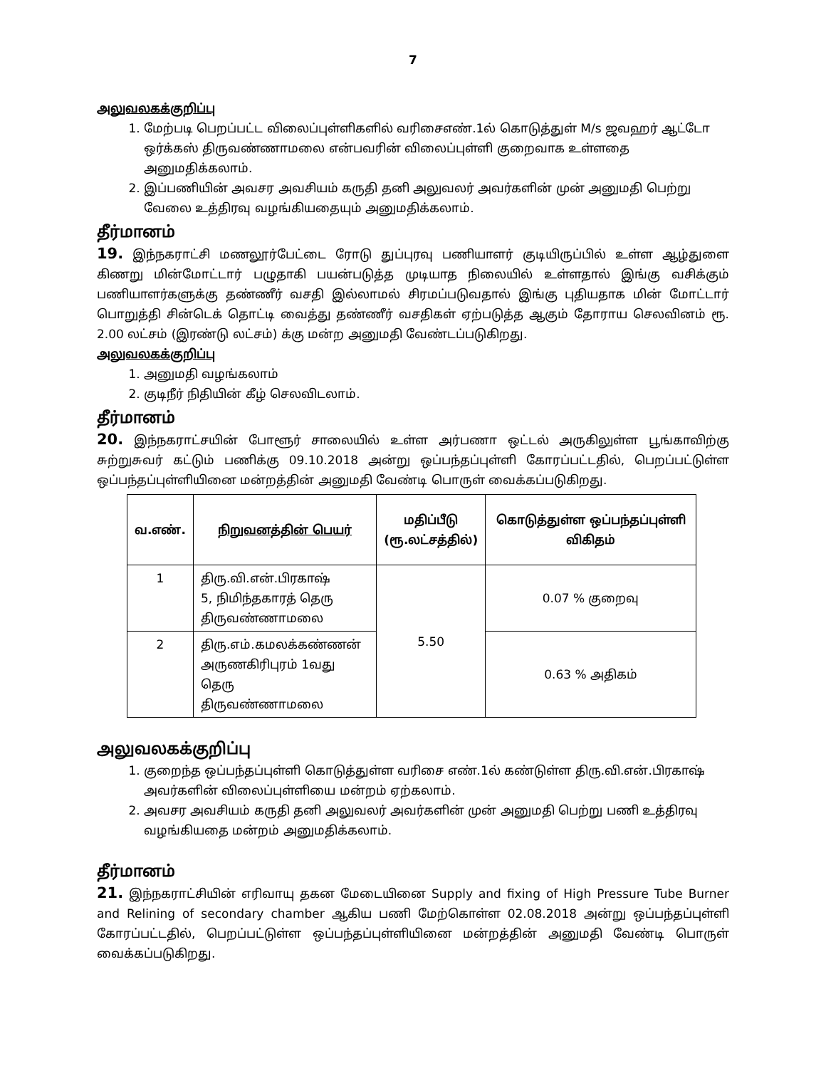7
அலுவலகக்குறிப்பு
1. மேற்படி பெறப்பட்ட விலைப்புள்ளிகளில் வரிசைஎண்.1ல் கொடுத்துள் M/s ஜவஹர் ஆட்டோ ஒர்க்கஸ் திருவண்ணாமலை என்பவரின் விலைப்புள்ளி குறைவாக உள்ளதை அனுமதிக்கலாம்.
2. இப்பணியின் அவசர அவசியம் கருதி தனி அலுவலர் அவர்களின் முன் அனுமதி பெற்று வேலை உத்திரவு வழங்கியதையும் அனுமதிக்கலாம்.
தீர்மானம்
19. இந்நகராட்சி மணலூர்பேட்டை ரோடு துப்புரவு பணியாளர் குடியிருப்பில் உள்ள ஆழ்துளை கிணறு மின்மோட்டார் பழுதாகி பயன்படுத்த முடியாத நிலையில் உள்ளதால் இங்கு வசிக்கும் பணியாளர்களுக்கு தண்ணீர் வசதி இல்லாமல் சிரமப்படுவதால் இங்கு புதியதாக மின் மோட்டார் பொறுத்தி சின்டெக் தொட்டி வைத்து தண்ணீர் வசதிகள் ஏற்படுத்த ஆகும் தோராய செலவினம் ரூ. 2.00 லட்சம் (இரண்டு லட்சம்) க்கு மன்ற அனுமதி வேண்டப்படுகிறது.
அலுவலகக்குறிப்பு
1. அனுமதி வழங்கலாம்
2. குடிநீர் நிதியின் கீழ் செலவிடலாம்.
தீர்மானம்
20. இந்நகராட்சயின் போளூர் சாலையில் உள்ள அர்பணா ஒட்டல் அருகிலுள்ள பூங்காவிற்கு சுற்றுசுவர் கட்டும் பணிக்கு 09.10.2018 அன்று ஒப்பந்தப்புள்ளி கோரப்பட்டதில், பெறப்பட்டுள்ள ஒப்பந்தப்புள்ளியினை மன்றத்தின் அனுமதி வேண்டி பொருள் வைக்கப்படுகிறது.
| வ.எண். | நிறுவனத்தின் பெயர் | மதிப்பீடு (ரூ.லட்சத்தில்) | கொடுத்துள்ள ஒப்பந்தப்புள்ளி விகிதம் |
| --- | --- | --- | --- |
| 1 | திரு.வி.என்.பிரகாஷ் 5, நிமிந்தகாரத் தெரு திருவண்ணாமலை | 5.50 | 0.07 % குறைவு |
| 2 | திரு.எம்.கமலக்கண்ணன் அருணகிரிபுரம் 1வது தெரு திருவண்ணாமலை | | 0.63 % அதிகம் |
அலுவலகக்குறிப்பு
1. குறைந்த ஒப்பந்தப்புள்ளி கொடுத்துள்ள வரிசை எண்.1ல் கண்டுள்ள திரு.வி.என்.பிரகாஷ் அவர்களின் விலைப்புள்ளியை மன்றம் ஏற்கலாம்.
2. அவசர அவசியம் கருதி தனி அலுவலர் அவர்களின் முன் அனுமதி பெற்று பணி உத்திரவு வழங்கியதை மன்றம் அனுமதிக்கலாம்.
தீர்மானம்
21. இந்நகராட்சியின் எரிவாயு தகன மேடையினை Supply and fixing of High Pressure Tube Burner and Relining of secondary chamber ஆகிய பணி மேற்கொள்ள 02.08.2018 அன்று ஒப்பந்தப்புள்ளி கோரப்பட்டதில், பெறப்பட்டுள்ள ஒப்பந்தப்புள்ளியினை மன்றத்தின் அனுமதி வேண்டி பொருள் வைக்கப்படுகிறது.